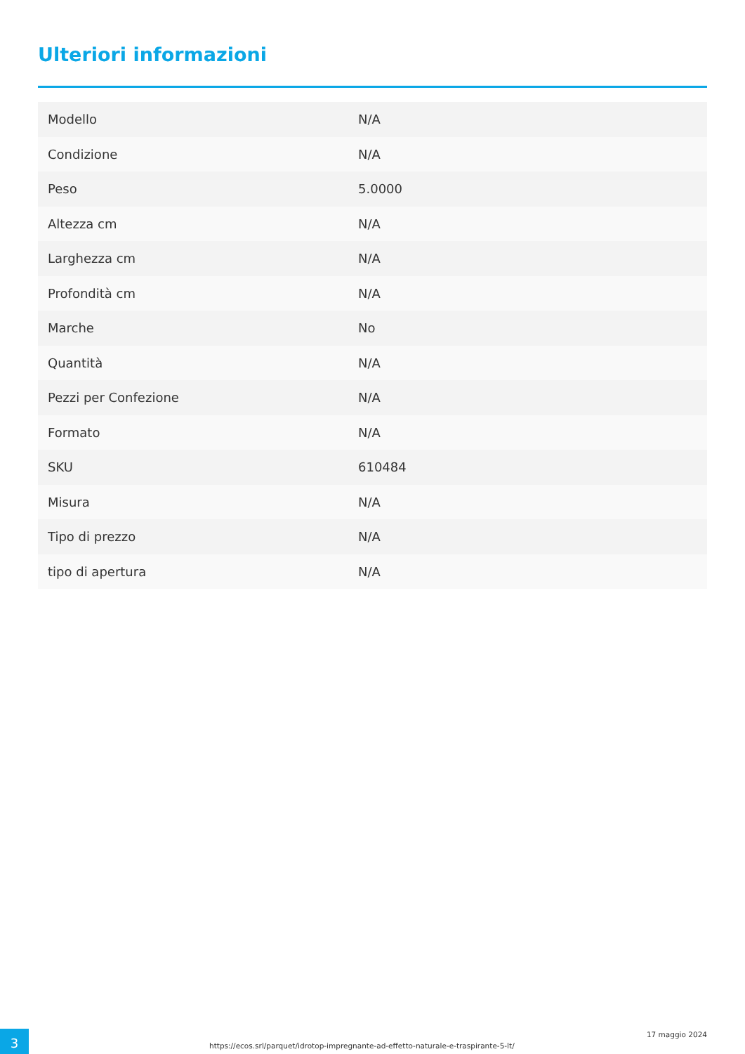Ulteriori informazioni
| Modello | N/A |
| Condizione | N/A |
| Peso | 5.0000 |
| Altezza cm | N/A |
| Larghezza cm | N/A |
| Profondità cm | N/A |
| Marche | No |
| Quantità | N/A |
| Pezzi per Confezione | N/A |
| Formato | N/A |
| SKU | 610484 |
| Misura | N/A |
| Tipo di prezzo | N/A |
| tipo di apertura | N/A |
3
https://ecos.srl/parquet/idrotop-impregnante-ad-effetto-naturale-e-traspirante-5-lt/
17 maggio 2024